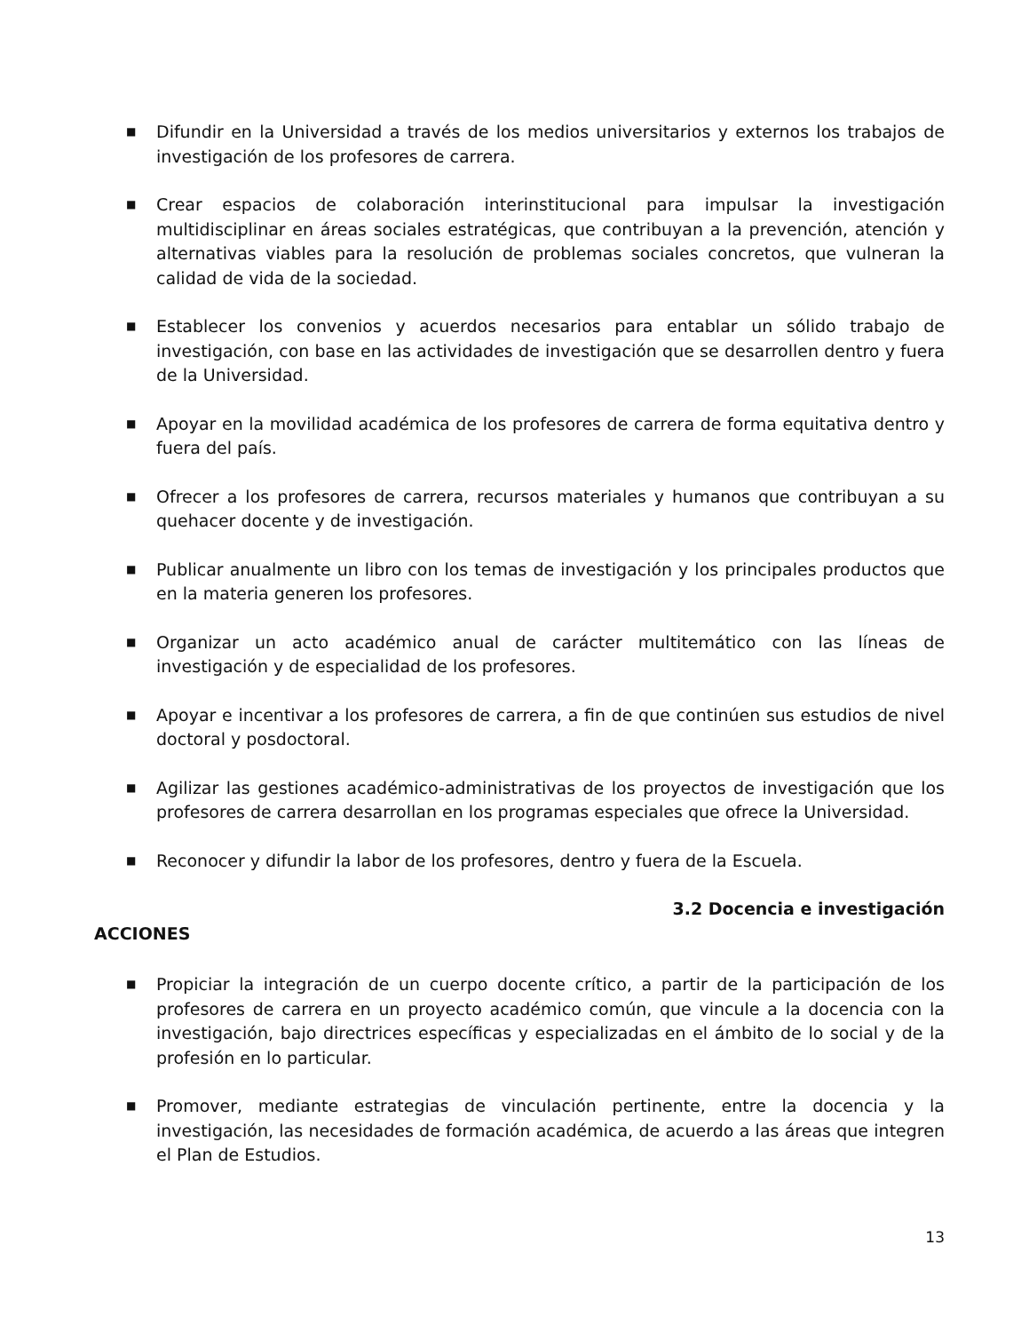■ Difundir en la Universidad a través de los medios universitarios y externos los trabajos de investigación de los profesores de carrera.
■ Crear espacios de colaboración interinstitucional para impulsar la investigación multidisciplinar en áreas sociales estratégicas, que contribuyan a la prevención, atención y alternativas viables para la resolución de problemas sociales concretos, que vulneran la calidad de vida de la sociedad.
■ Establecer los convenios y acuerdos necesarios para entablar un sólido trabajo de investigación, con base en las actividades de investigación que se desarrollen dentro y fuera de la Universidad.
■ Apoyar en la movilidad académica de los profesores de carrera de forma equitativa dentro y fuera del país.
■ Ofrecer a los profesores de carrera, recursos materiales y humanos que contribuyan a su quehacer docente y de investigación.
■ Publicar anualmente un libro con los temas de investigación y los principales productos que en la materia generen los profesores.
■ Organizar un acto académico anual de carácter multitemático con las líneas de investigación y de especialidad de los profesores.
■ Apoyar e incentivar a los profesores de carrera, a fin de que continúen sus estudios de nivel doctoral y posdoctoral.
■ Agilizar las gestiones académico-administrativas de los proyectos de investigación que los profesores de carrera desarrollan en los programas especiales que ofrece la Universidad.
■ Reconocer y difundir la labor de los profesores, dentro y fuera de la Escuela.
3.2 Docencia e investigación
ACCIONES
■ Propiciar la integración de un cuerpo docente crítico, a partir de la participación de los profesores de carrera en un proyecto académico común, que vincule a la docencia con la investigación, bajo directrices específicas y especializadas en el ámbito de lo social y de la profesión en lo particular.
■ Promover, mediante estrategias de vinculación pertinente, entre la docencia y la investigación, las necesidades de formación académica, de acuerdo a las áreas que integren el Plan de Estudios.
13